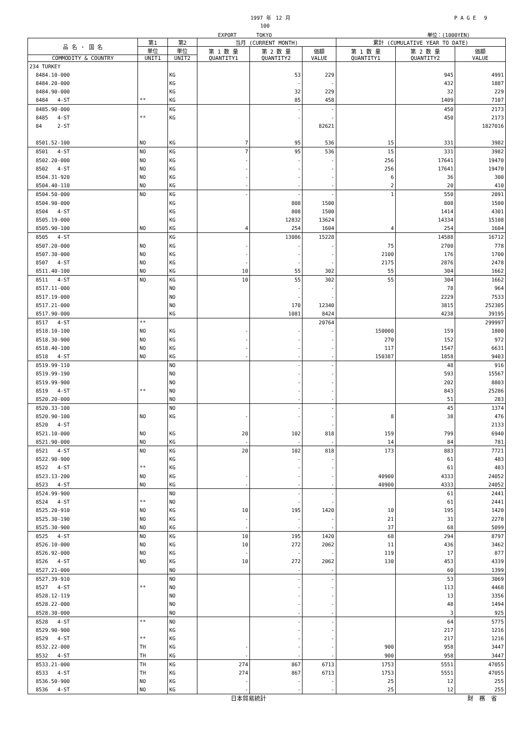1997 年　12 月 P A G E　 9
100
EXPORT　　　　TOKYO 単位：(1000YEN)
| 品 名 ・ 国 名 | 第1 | 第2 | 当月 (CURRENT MONTH) | | | 累計 (CUMULATIVE YEAR TO DATE) | | |
| --- | --- | --- | --- | --- | --- | --- | --- | --- |
| | 単位 | 単位 | 第 1 数 量 QUANTITY1 | 第 2 数 量 QUANTITY2 | 価額 VALUE | 第 1 数 量 QUANTITY1 | 第 2 数 量 QUANTITY2 | 価額 VALUE |
| COMMODITY & COUNTRY | UNIT1 | UNIT2 | | | | | | |
| 234 TURKEY | | | | | | | | |
| 8484.10-000 | | KG | | 53 | 229 | | 945 | 4991 |
| 8484.20-000 | | KG | | - | - | | 432 | 1887 |
| 8484.90-000 | | KG | | 32 | 229 | | 32 | 229 |
| 8484 4-ST | ** | KG | | 85 | 458 | | 1409 | 7107 |
| 8485.90-000 | | KG | | - | - | | 450 | 2173 |
| 8485 4-ST | ** | KG | | - | - | | 450 | 2173 |
| 84 2-ST | | | | | 82621 | | | 1827016 |
| 8501.52-100 | NO | KG | 7 | 95 | 536 | 15 | 331 | 3982 |
| 8501 4-ST | NO | KG | 7 | 95 | 536 | 15 | 331 | 3982 |
| 8502.20-000 | NO | KG | - | - | - | 256 | 17641 | 19470 |
| 8502 4-ST | NO | KG | - | - | - | 256 | 17641 | 19470 |
| 8504.31-920 | NO | KG | - | - | - | 6 | 36 | 300 |
| 8504.40-110 | NO | KG | - | - | - | 2 | 20 | 410 |
| 8504.50-000 | NO | KG | - | - | - | 1 | 550 | 2091 |
| 8504.90-000 | | KG | | 808 | 1500 | | 808 | 1500 |
| 8504 4-ST | | KG | | 808 | 1500 | | 1414 | 4301 |
| 8505.19-000 | | KG | | 12832 | 13624 | | 14334 | 15108 |
| 8505.90-100 | NO | KG | 4 | 254 | 1604 | 4 | 254 | 1604 |
| 8505 4-ST | | KG | | 13086 | 15228 | | 14588 | 16712 |
| 8507.20-000 | NO | KG | - | - | - | 75 | 2700 | 778 |
| 8507.30-000 | NO | KG | - | - | - | 2100 | 176 | 1700 |
| 8507 4-ST | NO | KG | - | - | - | 2175 | 2876 | 2478 |
| 8511.40-100 | NO | KG | 10 | 55 | 302 | 55 | 304 | 1662 |
| 8511 4-ST | NO | KG | 10 | 55 | 302 | 55 | 304 | 1662 |
| 8517.11-000 | | NO | | - | - | | 78 | 964 |
| 8517.19-000 | | NO | | - | - | | 2229 | 7533 |
| 8517.21-000 | | NO | | 170 | 12340 | | 3815 | 252305 |
| 8517.90-000 | | KG | | 1081 | 8424 | | 4238 | 39195 |
| 8517 4-ST | ** | | | | 20764 | | | 299997 |
| 8518.10-100 | NO | KG | - | - | - | 150000 | 159 | 1800 |
| 8518.30-900 | NO | KG | - | - | - | 270 | 152 | 972 |
| 8518.40-100 | NO | KG | - | - | - | 117 | 1547 | 6631 |
| 8518 4-ST | NO | KG | - | - | - | 150387 | 1858 | 9403 |
| 8519.99-110 | | NO | | - | - | | 48 | 916 |
| 8519.99-190 | | NO | | - | - | | 593 | 15567 |
| 8519.99-900 | | NO | | - | - | | 202 | 8803 |
| 8519 4-ST | ** | NO | | - | - | | 843 | 25286 |
| 8520.20-000 | | NO | | - | - | | 51 | 283 |
| 8520.33-100 | | NO | | - | - | | 45 | 1374 |
| 8520.90-100 | NO | KG | - | - | - | 8 | 38 | 476 |
| 8520 4-ST | | | | | - | | | 2133 |
| 8521.10-000 | NO | KG | 20 | 102 | 818 | 159 | 799 | 6940 |
| 8521.90-000 | NO | KG | - | - | - | 14 | 84 | 781 |
| 8521 4-ST | NO | KG | 20 | 102 | 818 | 173 | 883 | 7721 |
| 8522.90-900 | | KG | | - | - | | 61 | 483 |
| 8522 4-ST | ** | KG | | - | - | | 61 | 483 |
| 8523.13-200 | NO | KG | - | - | - | 40900 | 4333 | 24052 |
| 8523 4-ST | NO | KG | - | - | - | 40900 | 4333 | 24052 |
| 8524.99-900 | | NO | | - | - | | 61 | 2441 |
| 8524 4-ST | ** | NO | | - | - | | 61 | 2441 |
| 8525.20-910 | NO | KG | 10 | 195 | 1420 | 10 | 195 | 1420 |
| 8525.30-190 | NO | KG | - | - | - | 21 | 31 | 2278 |
| 8525.30-900 | NO | KG | - | - | - | 37 | 68 | 5099 |
| 8525 4-ST | NO | KG | 10 | 195 | 1420 | 68 | 294 | 8797 |
| 8526.10-000 | NO | KG | 10 | 272 | 2062 | 11 | 436 | 3462 |
| 8526.92-000 | NO | KG | - | - | - | 119 | 17 | 877 |
| 8526 4-ST | NO | KG | 10 | 272 | 2062 | 130 | 453 | 4339 |
| 8527.21-000 | | NO | | - | - | | 60 | 1399 |
| 8527.39-910 | | NO | | - | - | | 53 | 3069 |
| 8527 4-ST | ** | NO | | - | - | | 113 | 4468 |
| 8528.12-119 | | NO | | - | - | | 13 | 3356 |
| 8528.22-000 | | NO | | - | - | | 48 | 1494 |
| 8528.30-000 | | NO | | - | - | | 3 | 925 |
| 8528 4-ST | ** | NO | | - | - | | 64 | 5775 |
| 8529.90-900 | | KG | | - | - | | 217 | 1216 |
| 8529 4-ST | ** | KG | | - | - | | 217 | 1216 |
| 8532.22-000 | TH | KG | - | - | - | 900 | 958 | 3447 |
| 8532 4-ST | TH | KG | - | - | - | 900 | 958 | 3447 |
| 8533.21-000 | TH | KG | 274 | 867 | 6713 | 1753 | 5551 | 47055 |
| 8533 4-ST | TH | KG | 274 | 867 | 6713 | 1753 | 5551 | 47055 |
| 8536.50-900 | NO | KG | - | - | - | 25 | 12 | 255 |
| 8536 4-ST | NO | KG | - | - | - | 25 | 12 | 255 |
日本貿易統計 財　務　省